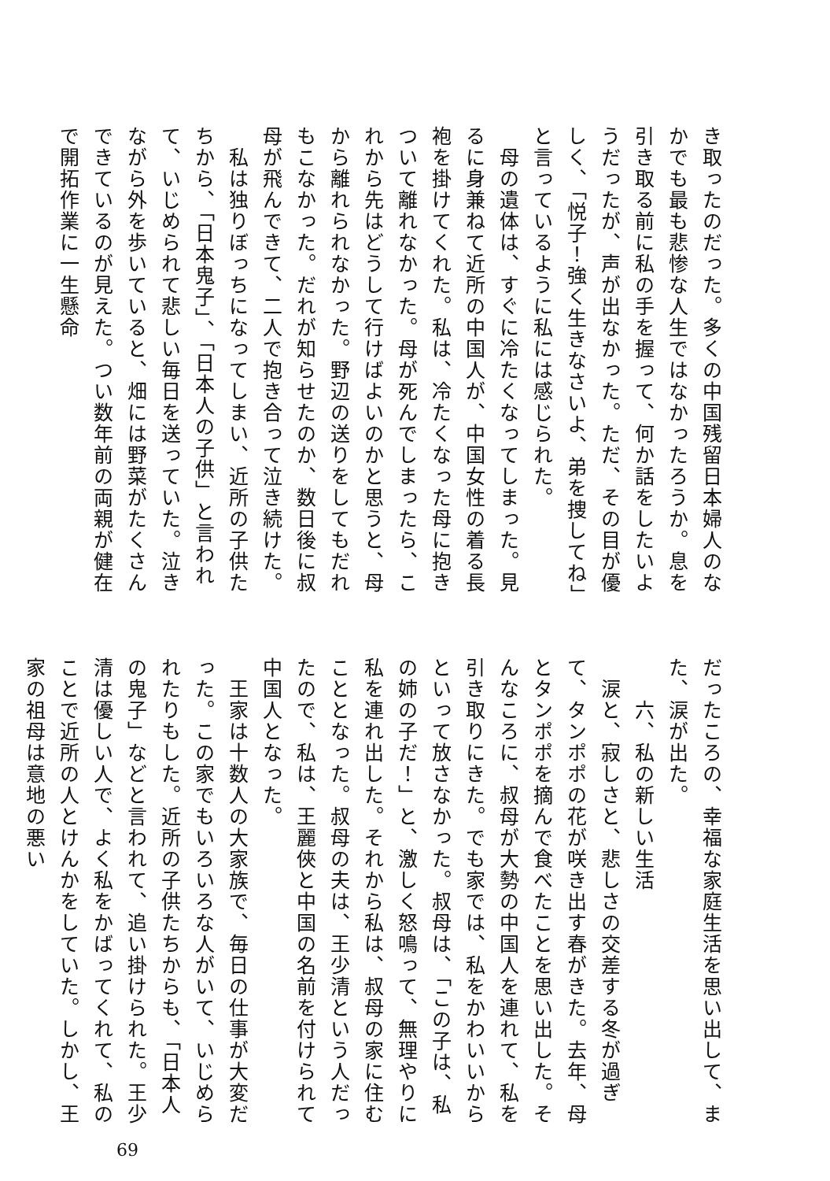き取ったのだった。多くの中国残留日本婦人のなかでも最も悲惨な人生ではなかったろうか。息を引き取る前に私の手を握って、何か話をしたいようだったが、声が出なかった。ただ、その目が優しく、「悦子！強く生きなさいよ、弟を捜してね」と言っているように私には感じられた。
　母の遺体は、すぐに冷たくなってしまった。見るに身兼ねて近所の中国人が、中国女性の着る長袍を掛けてくれた。私は、冷たくなった母に抱きついて離れなかった。母が死んでしまったら、これから先はどうして行けばよいのかと思うと、母から離れられなかった。野辺の送りをしてもだれもこなかった。だれが知らせたのか、数日後に叔母が飛んできて、二人で抱き合って泣き続けた。
　私は独りぼっちになってしまい、近所の子供たちから、「日本鬼子」、「日本人の子供」と言われて、いじめられて悲しい毎日を送っていた。泣きながら外を歩いていると、畑には野菜がたくさんできているのが見えた。つい数年前の両親が健在で開拓作業に一生懸命
だったころの、幸福な家庭生活を思い出して、また、涙が出た。
　　六、私の新しい生活
　涙と、寂しさと、悲しさの交差する冬が過ぎて、タンポポの花が咲き出す春がきた。去年、母とタンポポを摘んで食べたことを思い出した。そんなころに、叔母が大勢の中国人を連れて、私を引き取りにきた。でも家では、私をかわいいからといって放さなかった。叔母は、「この子は、私の姉の子だ！」と、激しく怒鳴って、無理やりに私を連れ出した。それから私は、叔母の家に住むこととなった。叔母の夫は、王少清という人だったので、私は、王麗俠と中国の名前を付けられて中国人となった。
　王家は十数人の大家族で、毎日の仕事が大変だった。この家でもいろいろな人がいて、いじめられたりもした。近所の子供たちからも、「日本人の鬼子」などと言われて、追い掛けられた。王少清は優しい人で、よく私をかばってくれて、私のことで近所の人とけんかをしていた。しかし、王家の祖母は意地の悪い
69